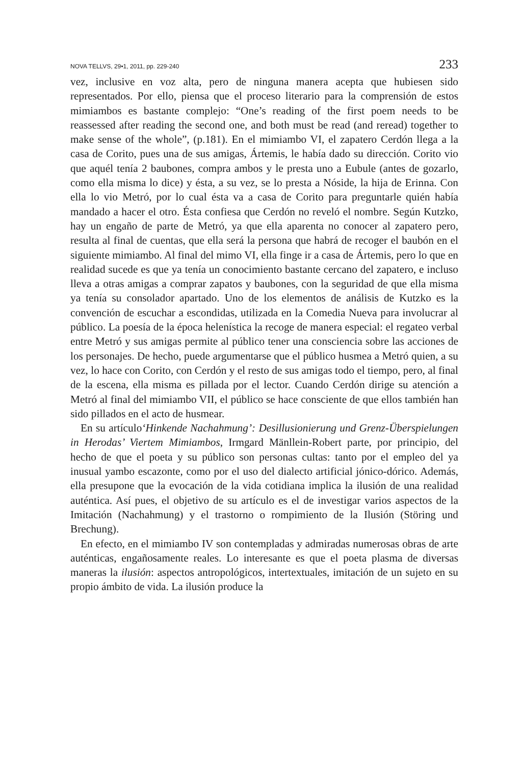NOVA TELLVS, 29•1, 2011, pp. 229-240 233
vez, inclusive en voz alta, pero de ninguna manera acepta que hubiesen sido representados. Por ello, piensa que el proceso literario para la comprensión de estos mimiambos es bastante complejo: “One’s reading of the first poem needs to be reassessed after reading the second one, and both must be read (and reread) together to make sense of the whole”, (p.181). En el mimiambo VI, el zapatero Cerdón llega a la casa de Corito, pues una de sus amigas, Ártemis, le había dado su dirección. Corito vio que aquél tenía 2 baubones, compra ambos y le presta uno a Eubule (antes de gozarlo, como ella misma lo dice) y ésta, a su vez, se lo presta a Nóside, la hija de Erinna. Con ella lo vio Metró, por lo cual ésta va a casa de Corito para preguntarle quién había mandado a hacer el otro. Ésta confiesa que Cerdón no reveló el nombre. Según Kutzko, hay un engaño de parte de Metró, ya que ella aparenta no conocer al zapatero pero, resulta al final de cuentas, que ella será la persona que habrá de recoger el baubón en el siguiente mimiambo. Al final del mimo VI, ella finge ir a casa de Ártemis, pero lo que en realidad sucede es que ya tenía un conocimiento bastante cercano del zapatero, e incluso lleva a otras amigas a comprar zapatos y baubones, con la seguridad de que ella misma ya tenía su consolador apartado. Uno de los elementos de análisis de Kutzko es la convención de escuchar a escondidas, utilizada en la Comedia Nueva para involucrar al público. La poesía de la época helenística la recoge de manera especial: el regateo verbal entre Metró y sus amigas permite al público tener una consciencia sobre las acciones de los personajes. De hecho, puede argumentarse que el público husmea a Metró quien, a su vez, lo hace con Corito, con Cerdón y el resto de sus amigas todo el tiempo, pero, al final de la escena, ella misma es pillada por el lector. Cuando Cerdón dirige su atención a Metró al final del mimiambo VII, el público se hace consciente de que ellos también han sido pillados en el acto de husmear.
En su artículo‘Hinkende Nachahmung’: Desillusionierung und Grenz-Überspielungen in Herodas’ Viertem Mimiambos, Irmgard Mänllein-Robert parte, por principio, del hecho de que el poeta y su público son personas cultas: tanto por el empleo del ya inusual yambo escazonte, como por el uso del dialecto artificial jónico-dórico. Además, ella presupone que la evocación de la vida cotidiana implica la ilusión de una realidad auténtica. Así pues, el objetivo de su artículo es el de investigar varios aspectos de la Imitación (Nachahmung) y el trastorno o rompimiento de la Ilusión (Störing und Brechung).
En efecto, en el mimiambo IV son contempladas y admiradas numerosas obras de arte auténticas, engañosamente reales. Lo interesante es que el poeta plasma de diversas maneras la ilusión: aspectos antropológicos, intertextuales, imitación de un sujeto en su propio ámbito de vida. La ilusión produce la